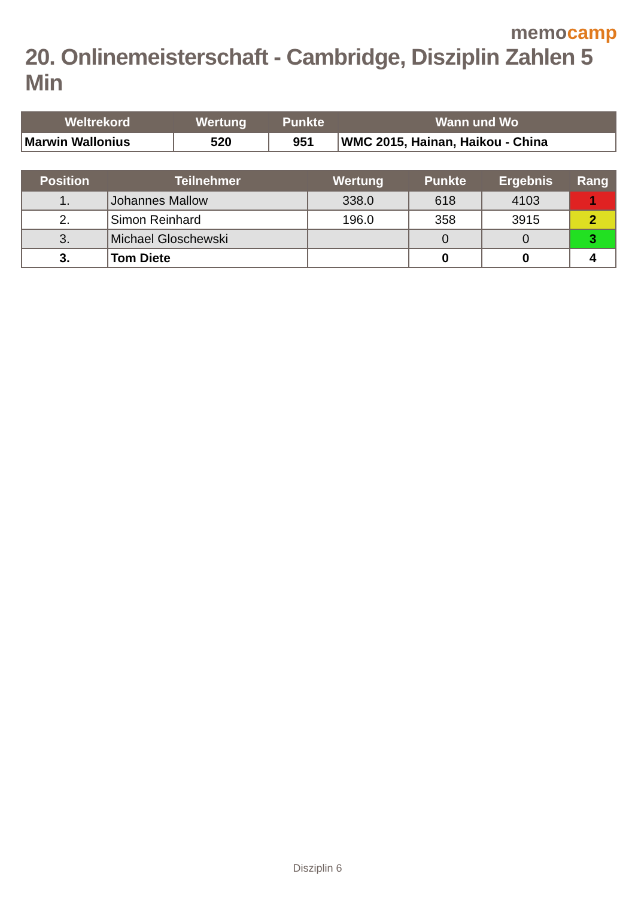memocamp
20. Onlinemeisterschaft - Cambridge, Disziplin Zahlen 5 Min
| Weltrekord | Wertung | Punkte | Wann und Wo |
| --- | --- | --- | --- |
| Marwin Wallonius | 520 | 951 | WMC 2015, Hainan, Haikou - China |
| Position | Teilnehmer | Wertung | Punkte | Ergebnis | Rang |
| --- | --- | --- | --- | --- | --- |
| 1. | Johannes Mallow | 338.0 | 618 | 4103 | 1 |
| 2. | Simon Reinhard | 196.0 | 358 | 3915 | 2 |
| 3. | Michael Gloschewski | | 0 | 0 | 3 |
| 3. | Tom Diete | | 0 | 0 | 4 |
Disziplin 6